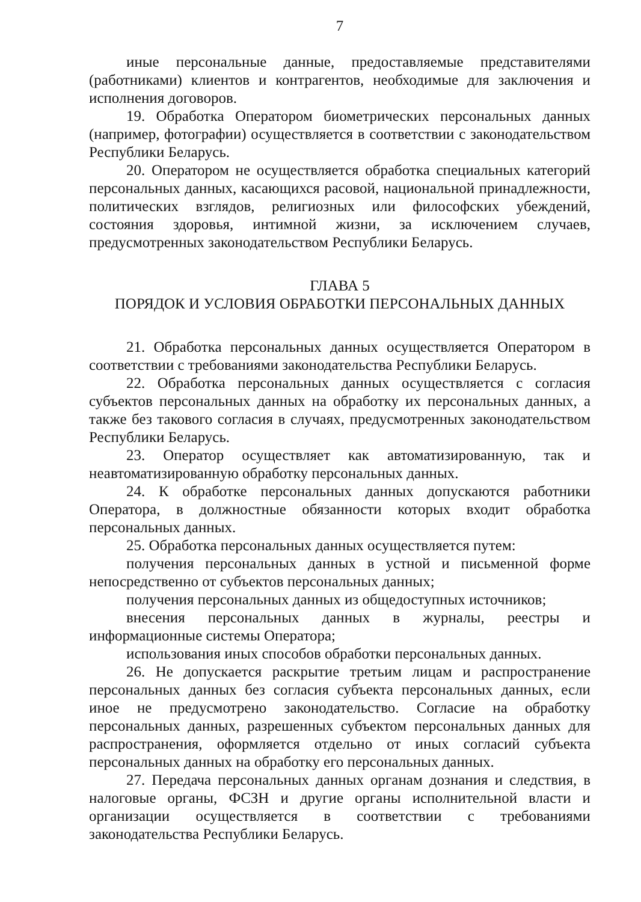7
иные персональные данные, предоставляемые представителями (работниками) клиентов и контрагентов, необходимые для заключения и исполнения договоров.
19. Обработка Оператором биометрических персональных данных (например, фотографии) осуществляется в соответствии с законодательством Республики Беларусь.
20. Оператором не осуществляется обработка специальных категорий персональных данных, касающихся расовой, национальной принадлежности, политических взглядов, религиозных или философских убеждений, состояния здоровья, интимной жизни, за исключением случаев, предусмотренных законодательством Республики Беларусь.
ГЛАВА 5
ПОРЯДОК И УСЛОВИЯ ОБРАБОТКИ ПЕРСОНАЛЬНЫХ ДАННЫХ
21. Обработка персональных данных осуществляется Оператором в соответствии с требованиями законодательства Республики Беларусь.
22. Обработка персональных данных осуществляется с согласия субъектов персональных данных на обработку их персональных данных, а также без такового согласия в случаях, предусмотренных законодательством Республики Беларусь.
23. Оператор осуществляет как автоматизированную, так и неавтоматизированную обработку персональных данных.
24. К обработке персональных данных допускаются работники Оператора, в должностные обязанности которых входит обработка персональных данных.
25. Обработка персональных данных осуществляется путем:
получения персональных данных в устной и письменной форме непосредственно от субъектов персональных данных;
получения персональных данных из общедоступных источников;
внесения персональных данных в журналы, реестры и информационные системы Оператора;
использования иных способов обработки персональных данных.
26. Не допускается раскрытие третьим лицам и распространение персональных данных без согласия субъекта персональных данных, если иное не предусмотрено законодательство. Согласие на обработку персональных данных, разрешенных субъектом персональных данных для распространения, оформляется отдельно от иных согласий субъекта персональных данных на обработку его персональных данных.
27. Передача персональных данных органам дознания и следствия, в налоговые органы, ФСЗН и другие органы исполнительной власти и организации осуществляется в соответствии с требованиями законодательства Республики Беларусь.